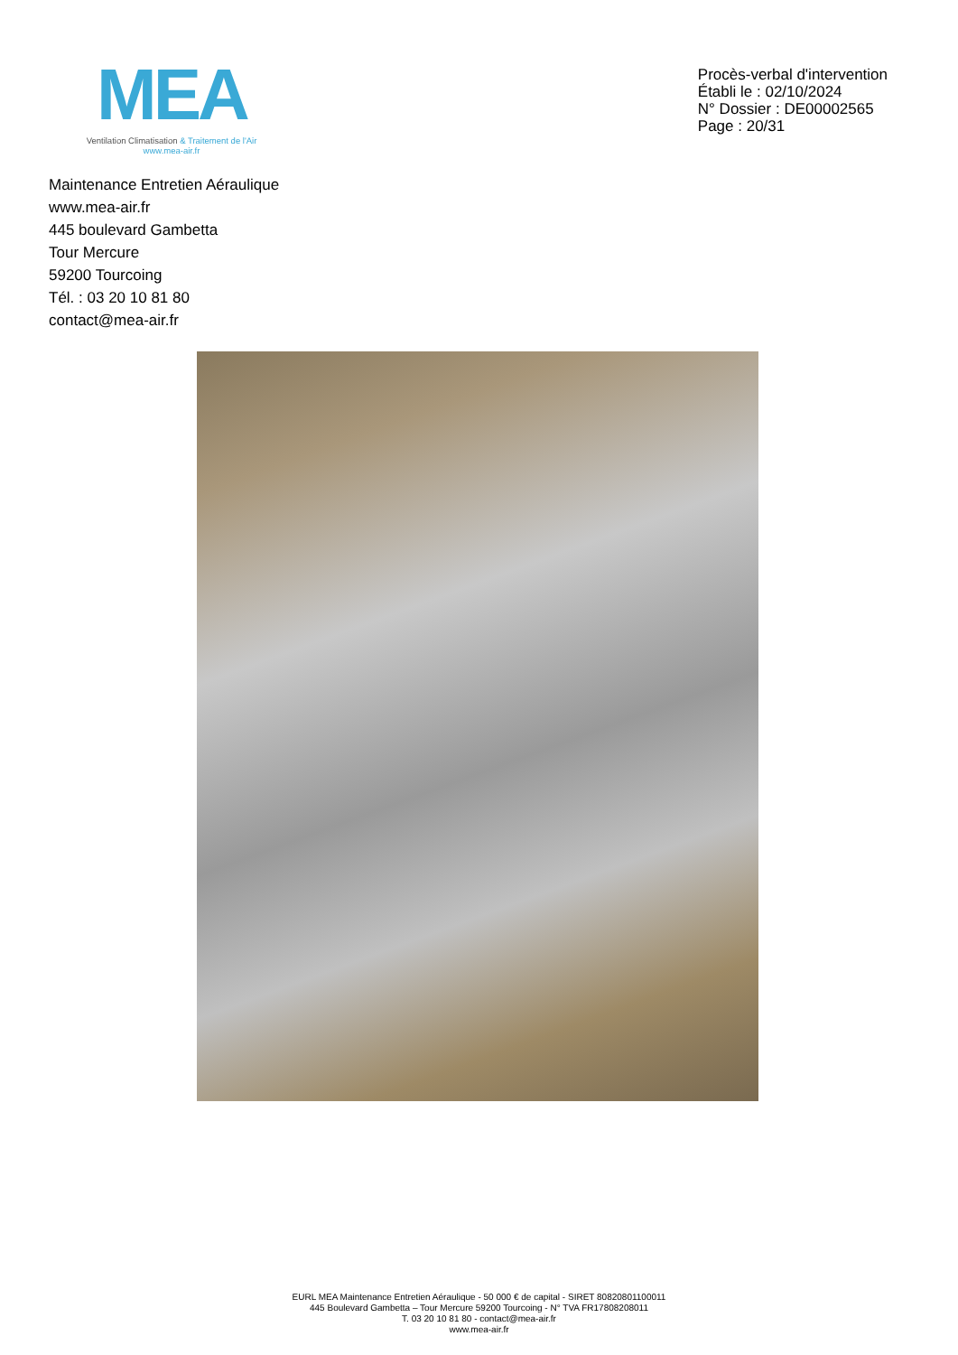MEA
Ventilation Climatisation & Traitement de l'Air
www.mea-air.fr
Procès-verbal d'intervention
Établi le : 02/10/2024
N° Dossier : DE00002565
Page : 20/31
Maintenance Entretien Aéraulique
www.mea-air.fr
445 boulevard Gambetta
Tour Mercure
59200 Tourcoing
Tél. : 03 20 10 81 80
contact@mea-air.fr
EURL MEA Maintenance Entretien Aéraulique - 50 000 € de capital - SIRET 80820801100011
445 Boulevard Gambetta – Tour Mercure 59200 Tourcoing - N° TVA FR17808208011
T. 03 20 10 81 80 - contact@mea-air.fr
www.mea-air.fr